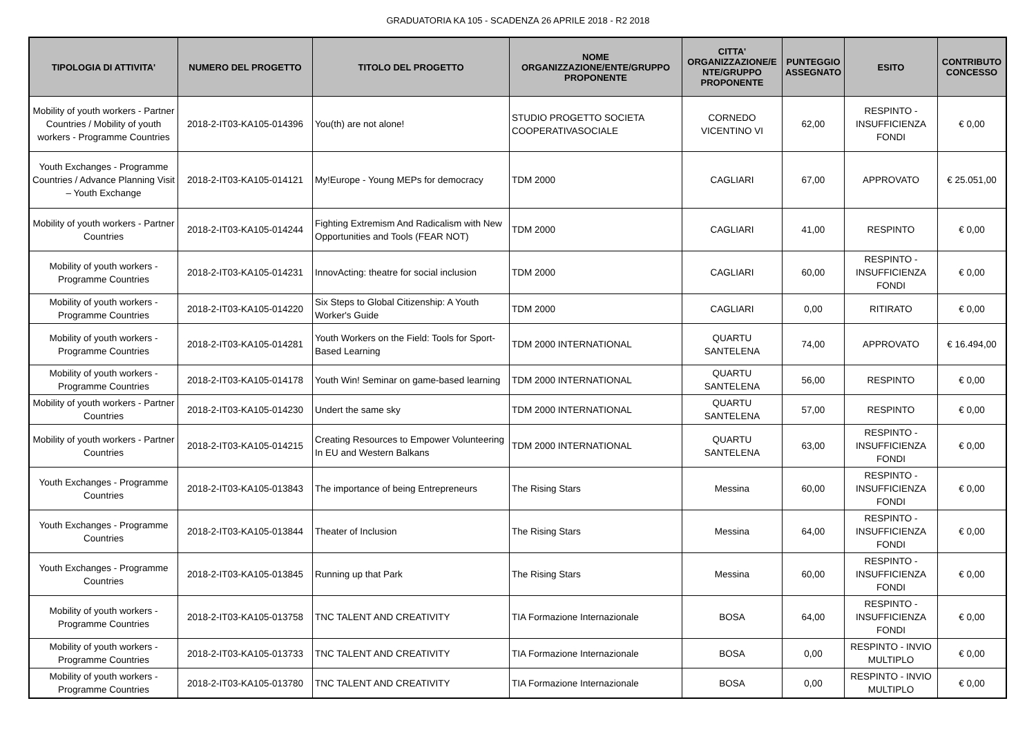GRADUATORIA KA 105 - SCADENZA 26 APRILE 2018 - R2 2018
| TIPOLOGIA DI ATTIVITA' | NUMERO DEL PROGETTO | TITOLO DEL PROGETTO | NOME ORGANIZZAZIONE/ENTE/GRUPPO PROPONENTE | CITTA' ORGANIZZAZIONE/E NTE/GRUPPO PROPONENTE | PUNTEGGIO ASSEGNATO | ESITO | CONTRIBUTO CONCESSO |
| --- | --- | --- | --- | --- | --- | --- | --- |
| Mobility of youth workers - Partner Countries / Mobility of youth workers - Programme Countries | 2018-2-IT03-KA105-014396 | You(th) are not alone! | STUDIO PROGETTO SOCIETA COOPERATIVASOCIALE | CORNEDO VICENTINO VI | 62,00 | RESPINTO - INSUFFICIENZA FONDI | € 0,00 |
| Youth Exchanges - Programme Countries / Advance Planning Visit – Youth Exchange | 2018-2-IT03-KA105-014121 | My!Europe - Young MEPs for democracy | TDM 2000 | CAGLIARI | 67,00 | APPROVATO | € 25.051,00 |
| Mobility of youth workers - Partner Countries | 2018-2-IT03-KA105-014244 | Fighting Extremism And Radicalism with New Opportunities and Tools (FEAR NOT) | TDM 2000 | CAGLIARI | 41,00 | RESPINTO | € 0,00 |
| Mobility of youth workers - Programme Countries | 2018-2-IT03-KA105-014231 | InnovActing: theatre for social inclusion | TDM 2000 | CAGLIARI | 60,00 | RESPINTO - INSUFFICIENZA FONDI | € 0,00 |
| Mobility of youth workers - Programme Countries | 2018-2-IT03-KA105-014220 | Six Steps to Global Citizenship: A Youth Worker's Guide | TDM 2000 | CAGLIARI | 0,00 | RITIRATO | € 0,00 |
| Mobility of youth workers - Programme Countries | 2018-2-IT03-KA105-014281 | Youth Workers on the Field: Tools for Sport-Based Learning | TDM 2000 INTERNATIONAL | QUARTU SANTELENA | 74,00 | APPROVATO | € 16.494,00 |
| Mobility of youth workers - Programme Countries | 2018-2-IT03-KA105-014178 | Youth Win! Seminar on game-based learning | TDM 2000 INTERNATIONAL | QUARTU SANTELENA | 56,00 | RESPINTO | € 0,00 |
| Mobility of youth workers - Partner Countries | 2018-2-IT03-KA105-014230 | Undert the same sky | TDM 2000 INTERNATIONAL | QUARTU SANTELENA | 57,00 | RESPINTO | € 0,00 |
| Mobility of youth workers - Partner Countries | 2018-2-IT03-KA105-014215 | Creating Resources to Empower Volunteering In EU and Western Balkans | TDM 2000 INTERNATIONAL | QUARTU SANTELENA | 63,00 | RESPINTO - INSUFFICIENZA FONDI | € 0,00 |
| Youth Exchanges - Programme Countries | 2018-2-IT03-KA105-013843 | The importance of being Entrepreneurs | The Rising Stars | Messina | 60,00 | RESPINTO - INSUFFICIENZA FONDI | € 0,00 |
| Youth Exchanges - Programme Countries | 2018-2-IT03-KA105-013844 | Theater of Inclusion | The Rising Stars | Messina | 64,00 | RESPINTO - INSUFFICIENZA FONDI | € 0,00 |
| Youth Exchanges - Programme Countries | 2018-2-IT03-KA105-013845 | Running up that Park | The Rising Stars | Messina | 60,00 | RESPINTO - INSUFFICIENZA FONDI | € 0,00 |
| Mobility of youth workers - Programme Countries | 2018-2-IT03-KA105-013758 | TNC TALENT AND CREATIVITY | TIA Formazione Internazionale | BOSA | 64,00 | RESPINTO - INSUFFICIENZA FONDI | € 0,00 |
| Mobility of youth workers - Programme Countries | 2018-2-IT03-KA105-013733 | TNC TALENT AND CREATIVITY | TIA Formazione Internazionale | BOSA | 0,00 | RESPINTO - INVIO MULTIPLO | € 0,00 |
| Mobility of youth workers - Programme Countries | 2018-2-IT03-KA105-013780 | TNC TALENT AND CREATIVITY | TIA Formazione Internazionale | BOSA | 0,00 | RESPINTO - INVIO MULTIPLO | € 0,00 |